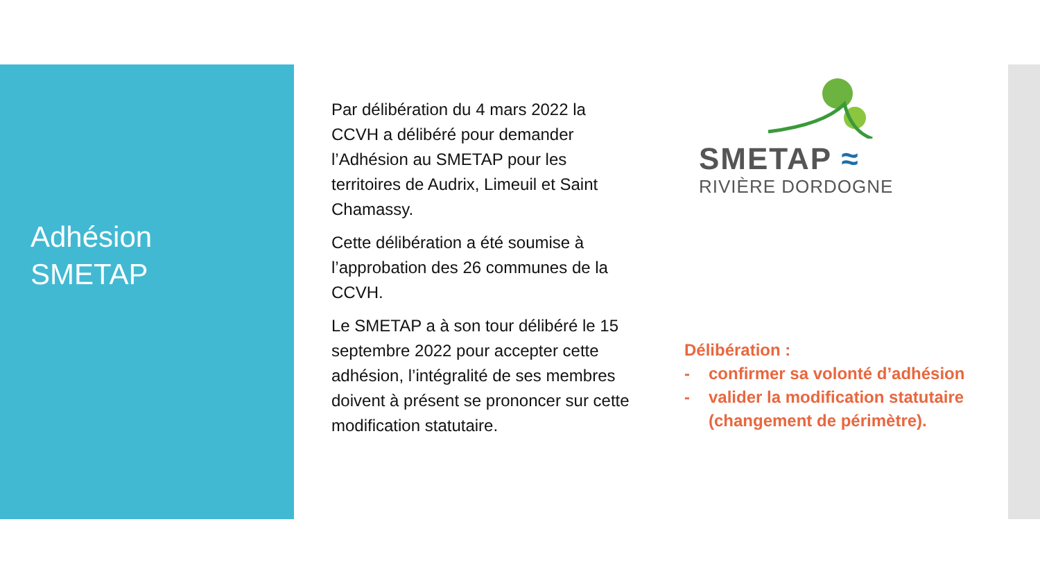Adhésion
SMETAP
Par délibération du 4 mars 2022 la CCVH a délibéré pour demander l’Adhésion au SMETAP pour les territoires de Audrix, Limeuil et Saint Chamassy.
Cette délibération a été soumise à l’approbation des 26 communes de la CCVH.
Le SMETAP a à son tour délibéré le 15 septembre 2022 pour accepter cette adhésion, l’intégralité de ses membres doivent à présent se prononcer sur cette modification statutaire.
SMETAP ≈
RIVIÈRE DORDOGNE
Délibération :
- confirmer sa volonté d’adhésion
- valider la modification statutaire (changement de périmètre).